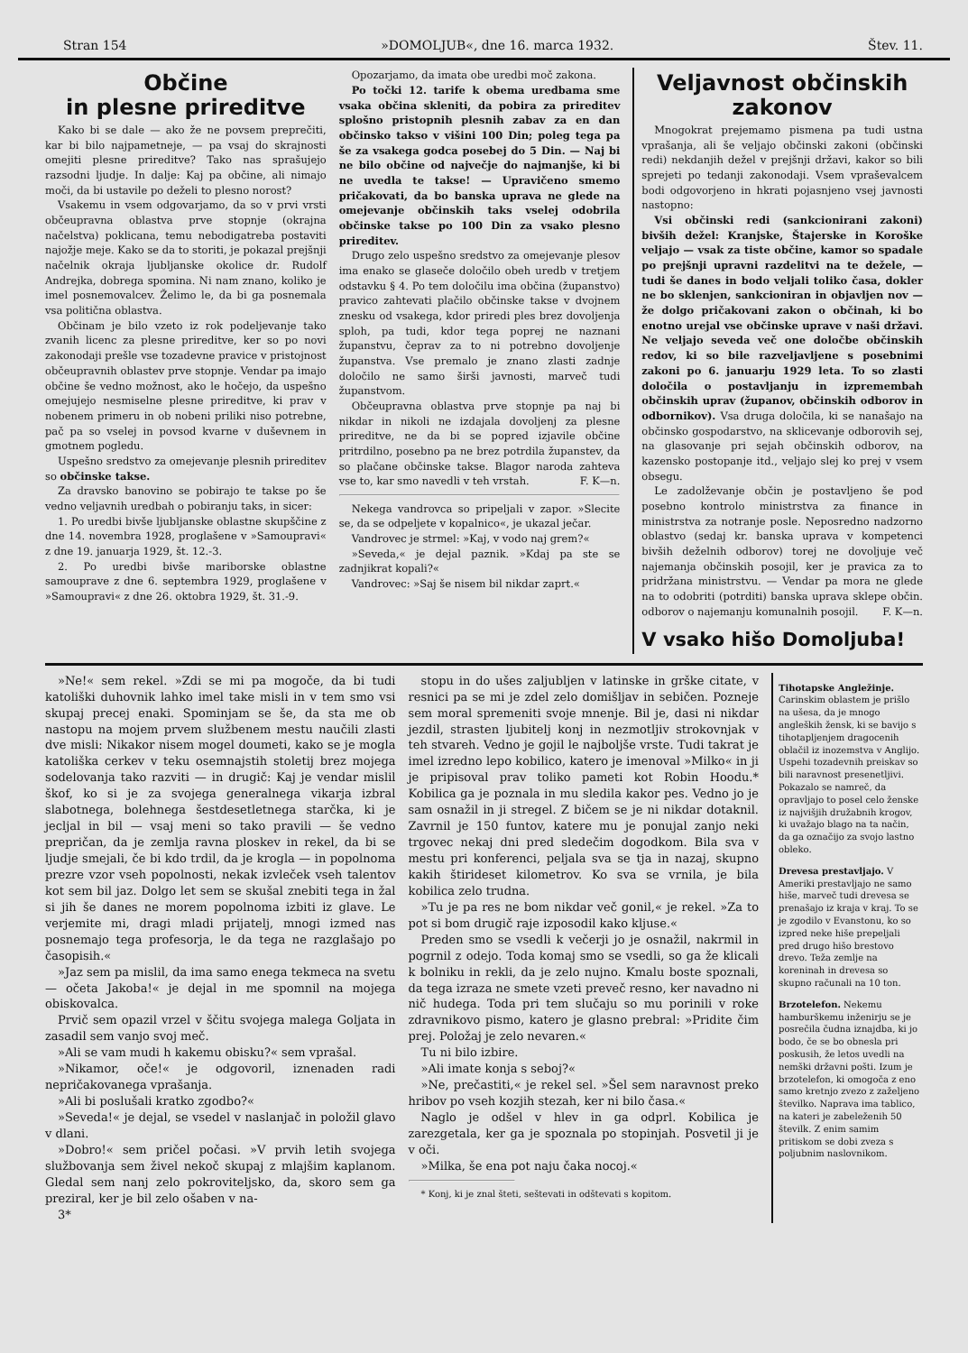Stran 154 »DOMOLJUB«, dne 16. marca 1932. Štev. 11.
Občine
in plesne prireditve
Kako bi se dale — ako že ne povsem preprečiti, kar bi bilo najpametneje, — pa vsaj do skrajnosti omejiti plesne prireditve? Tako nas sprašujejo razsodni ljudje. In dalje: Kaj pa občine, ali nimajo moči, da bi ustavile po deželi to plesno norost?
Vsakemu in vsem odgovarjamo, da so v prvi vrsti občeupravna oblastva prve stopnje (okrajna načelstva) poklicana, temu nebodigatreba postaviti najožje meje. Kako se da to storiti, je pokazal prejšnji načelnik okraja ljubljanske okolice dr. Rudolf Andrejka, dobrega spomina. Ni nam znano, koliko je imel posnemovalcev. Želimo le, da bi ga posnemala vsa politična oblastva.
Občinam je bilo vzeto iz rok podeljevanje tako zvanih licenc za plesne prireditve, ker so po novi zakonodaji prešle vse tozadevne pravice v pristojnost občeupravnih oblastev prve stopnje. Vendar pa imajo občine še vedno možnost, ako le hočejo, da uspešno omejujejo nesmiselne plesne prireditve, ki prav v nobenem primeru in ob nobeni priliki niso potrebne, pač pa so vselej in povsod kvarne v duševnem in gmotnem pogledu.
Uspešno sredstvo za omejevanje plesnih prireditev so občinske takse.
Za dravsko banovino se pobirajo te takse po še vedno veljavnih uredbah o pobiranju taks, in sicer:
1. Po uredbi bivše ljubljanske oblastne skupščine z dne 14. novembra 1928, proglašene v »Samoupravi« z dne 19. januarja 1929, št. 12.-3.
2. Po uredbi bivše mariborske oblastne samouprave z dne 6. septembra 1929, proglašene v »Samoupravi« z dne 26. oktobra 1929, št. 31.-9.
Opozarjamo, da imata obe uredbi moč zakona.
Po točki 12. tarife k obema uredbama sme vsaka občina skleniti, da pobira za prireditev splošno pristopnih plesnih zabav za en dan občinsko takso v višini 100 Din; poleg tega pa še za vsakega godca posebej do 5 Din. — Naj bi ne bilo občine od največje do najmanjše, ki bi ne uvedla te takse! — Upravičeno smemo pričakovati, da bo banska uprava ne glede na omejevanje občinskih taks vselej odobrila občinske takse po 100 Din za vsako plesno prireditev.
Drugo zelo uspešno sredstvo za omejevanje plesov ima enako se glaseče določilo obeh uredb v tretjem odstavku § 4. Po tem določilu ima občina (županstvo) pravico zahtevati plačilo občinske takse v dvojnem znesku od vsakega, kdor priredi ples brez dovoljenja sploh, pa tudi, kdor tega poprej ne naznani županstvu, čeprav za to ni potrebno dovoljenje županstva. Vse premalo je znano zlasti zadnje določilo ne samo širši javnosti, marveč tudi županstvom.
Občeupravna oblastva prve stopnje pa naj bi nikdar in nikoli ne izdajala dovoljenj za plesne prireditve, ne da bi se popred izjavile občine pritrdilno, posebno pa ne brez potrdila županstev, da so plačane občinske takse. Blagor naroda zahteva vse to, kar smo navedli v teh vrstah. F. K—n.
Nekega vandrovca so pripeljali v zapor. »Slecite se, da se odpeljete v kopalnico«, je ukazal ječar.
Vandrovec je strmel: »Kaj, v vodo naj grem?«
»Seveda,« je dejal paznik. »Kdaj pa ste se zadnjikrat kopali?«
Vandrovec: »Saj še nisem bil nikdar zaprt.«
Veljavnost občinskih zakonov
Mnogokrat prejemamo pismena pa tudi ustna vprašanja, ali še veljajo občinski zakoni (občinski redi) nekdanjih dežel v prejšnji državi, kakor so bili sprejeti po tedanji zakonodaji. Vsem vpraševalcem bodi odgovorjeno in hkrati pojasnjeno vsej javnosti nastopno:
Vsi občinski redi (sankcionirani zakoni) bivših dežel: Kranjske, Štajerske in Koroške veljajo — vsak za tiste občine, kamor so spadale po prejšnji upravni razdelitvi na te dežele, — tudi še danes in bodo veljali toliko časa, dokler ne bo sklenjen, sankcioniran in objavljen nov — že dolgo pričakovani zakon o občinah, ki bo enotno urejal vse občinske uprave v naši državi. Ne veljajo seveda več one določbe občinskih redov, ki so bile razveljavljene s posebnimi zakoni po 6. januarju 1929 leta. To so zlasti določila o postavljanju in izpremembah občinskih uprav (županov, občinskih odborov in odbornikov). Vsa druga določila, ki se nanašajo na občinsko gospodarstvo, na sklicevanje odborovih sej, na glasovanje pri sejah občinskih odborov, na kazensko postopanje itd., veljajo slej ko prej v vsem obsegu.
Le zadolževanje občin je postavljeno še pod posebno kontrolo ministrstva za finance in ministrstva za notranje posle. Neposredno nadzorno oblastvo (sedaj kr. banska uprava v kompetenci bivših deželnih odborov) torej ne dovoljuje več najemanja občinskih posojil, ker je pravica za to pridržana ministrstvu. — Vendar pa mora ne glede na to odobriti (potrditi) banska uprava sklepe občin. odborov o najemanju komunalnih posojil. F. K—n.
V vsako hišo Domoljuba!
»Ne!« sem rekel. »Zdi se mi pa mogoče, da bi tudi katoliški duhovnik lahko imel take misli in v tem smo vsi skupaj precej enaki. Spominjam se še, da sta me ob nastopu na mojem prvem službenem mestu naučili zlasti dve misli: Nikakor nisem mogel doumeti, kako se je mogla katoliška cerkev v teku osemnajstih stoletij brez mojega sodelovanja tako razviti — in drugič: Kaj je vendar mislil škof, ko si je za svojega generalnega vikarja izbral slabotnega, bolehnega šestdesetletnega starčka, ki je jecljal in bil — vsaj meni so tako pravili — še vedno prepričan, da je zemlja ravna ploskev in rekel, da bi se ljudje smejali, če bi kdo trdil, da je krogla — in popolnoma prezre vzor vseh popolnosti, nekak izvleček vseh talentov kot sem bil jaz. Dolgo let sem se skušal znebiti tega in žal si jih še danes ne morem popolnoma izbiti iz glave. Le verjemite mi, dragi mladi prijatelj, mnogi izmed nas posnemajo tega profesorja, le da tega ne razglašajo po časopisih.«
»Jaz sem pa mislil, da ima samo enega tekmeca na svetu — očeta Jakoba!« je dejal in me spomnil na mojega obiskovalca.
Prvič sem opazil vrzel v ščitu svojega malega Goljata in zasadil sem vanjo svoj meč.
»Ali se vam mudi h kakemu obisku?« sem vprašal.
»Nikamor, oče!« je odgovoril, iznenaden radi nepričakovanega vprašanja.
»Ali bi poslušali kratko zgodbo?«
»Seveda!« je dejal, se vsedel v naslanjač in položil glavo v dlani.
»Dobro!« sem pričel počasi. »V prvih letih svojega službovanja sem živel nekoč skupaj z mlajšim kaplanom. Gledal sem nanj zelo pokroviteljsko, da, skoro sem ga preziral, ker je bil zelo ošaben v na-
3*
stopu in do ušes zaljubljen v latinske in grške citate, v resnici pa se mi je zdel zelo domišljav in sebičen. Pozneje sem moral spremeniti svoje mnenje. Bil je, dasi ni nikdar jezdil, strasten ljubitelj konj in nezmotljiv strokovnjak v teh stvareh. Vedno je gojil le najboljše vrste. Tudi takrat je imel izredno lepo kobilico, katero je imenoval »Milko« in ji je pripisoval prav toliko pameti kot Robin Hoodu.* Kobilica ga je poznala in mu sledila kakor pes. Vedno jo je sam osnažil in ji stregel. Z bičem se je ni nikdar dotaknil. Zavrnil je 150 funtov, katere mu je ponujal zanjo neki trgovec nekaj dni pred sledečim dogodkom. Bila sva v mestu pri konferenci, peljala sva se tja in nazaj, skupno kakih štirideset kilometrov. Ko sva se vrnila, je bila kobilica zelo trudna.
»Tu je pa res ne bom nikdar več gonil,« je rekel. »Za to pot si bom drugič raje izposodil kako kljuse.«
Preden smo se vsedli k večerji jo je osnažil, nakrmil in pogrnil z odejo. Toda komaj smo se vsedli, so ga že klicali k bolniku in rekli, da je zelo nujno. Kmalu boste spoznali, da tega izraza ne smete vzeti preveč resno, ker navadno ni nič hudega. Toda pri tem slučaju so mu porinili v roke zdravnikovo pismo, katero je glasno prebral: »Pridite čim prej. Položaj je zelo nevaren.«
Tu ni bilo izbire.
»Ali imate konja s seboj?«
»Ne, prečastiti,« je rekel sel. »Šel sem naravnost preko hribov po vseh kozjih stezah, ker ni bilo časa.«
Naglo je odšel v hlev in ga odprl. Kobilica je zarezgetala, ker ga je spoznala po stopinjah. Posvetil ji je v oči.
»Milka, še ena pot naju čaka nocoj.«
* Konj, ki je znal šteti, seštevati in odštevati s kopitom.
Tihotapske Angležinje. Carinskim oblastem je prišlo na ušesa, da je mnogo angleških žensk, ki se bavijo s tihotapljenjem dragocenih oblačil iz inozemstva v Anglijo. Uspehi tozadevnih preiskav so bili naravnost presenetljivi. Pokazalo se namreč, da opravljajo to posel celo ženske iz najvišjih družabnih krogov, ki uvažajo blago na ta način, da ga označijo za svojo lastno obleko.
Drevesa prestavljajo. V Ameriki prestavljajo ne samo hiše, marveč tudi drevesa se prenašajo iz kraja v kraj. To se je zgodilo v Evanstonu, ko so izpred neke hiše prepeljali pred drugo hišo brestovo drevo. Teža zemlje na koreninah in drevesa so skupno računali na 10 ton.
Brzotelefon. Nekemu hamburškemu inženirju se je posrečila čudna iznajdba, ki jo bodo, če se bo obnesla pri poskusih, že letos uvedli na nemški državni pošti. Izum je brzotelefon, ki omogoča z eno samo kretnjo zvezo z zaželjeno številko. Naprava ima tablico, na kateri je zabeleženih 50 številk. Z enim samim pritiskom se dobi zveza s poljubnim naslovnikom.